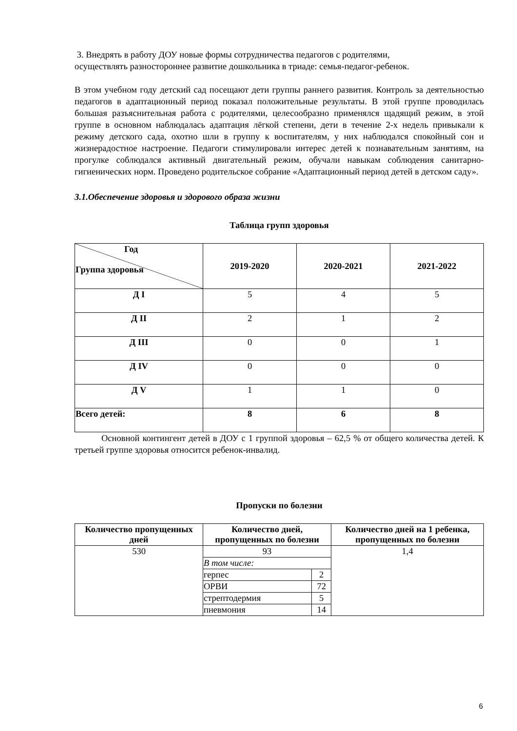3. Внедрять в работу ДОУ новые формы сотрудничества педагогов с родителями,
осуществлять разностороннее развитие дошкольника в триаде: семья-педагог-ребенок.
В этом учебном году детский сад посещают дети группы раннего развития. Контроль за деятельностью педагогов в адаптационный период показал положительные результаты. В этой группе проводилась большая разъяснительная работа с родителями, целесообразно применялся щадящий режим, в этой группе в основном наблюдалась адаптация лёгкой степени, дети в течение 2-х недель привыкали к режиму детского сада, охотно шли в группу к воспитателям, у них наблюдался спокойный сон и жизнерадостное настроение. Педагоги стимулировали интерес детей к познавательным занятиям, на прогулке соблюдался активный двигательный режим, обучали навыкам соблюдения санитарно-гигиенических норм. Проведено родительское собрание «Адаптационный период детей в детском саду».
3.1.Обеспечение здоровья и здорового образа жизни
Таблица групп здоровья
| Год Группа здоровья | 2019-2020 | 2020-2021 | 2021-2022 |
| --- | --- | --- | --- |
| Д I | 5 | 4 | 5 |
| Д II | 2 | 1 | 2 |
| Д III | 0 | 0 | 1 |
| Д IV | 0 | 0 | 0 |
| Д V | 1 | 1 | 0 |
| Всего детей: | 8 | 6 | 8 |
Основной контингент детей в ДОУ с 1 группой здоровья – 62,5 % от общего количества детей. К третьей группе здоровья относится ребенок-инвалид.
Пропуски по болезни
| Количество пропущенных дней | Количество дней, пропущенных по болезни | | Количество дней на 1 ребенка, пропущенных по болезни |
| --- | --- | --- | --- |
| 530 | 93 | | 1,4 |
| | В том числе: | | |
| | герпес | 2 | |
| | ОРВИ | 72 | |
| | стрептодермия | 5 | |
| | пневмония | 14 | |
6